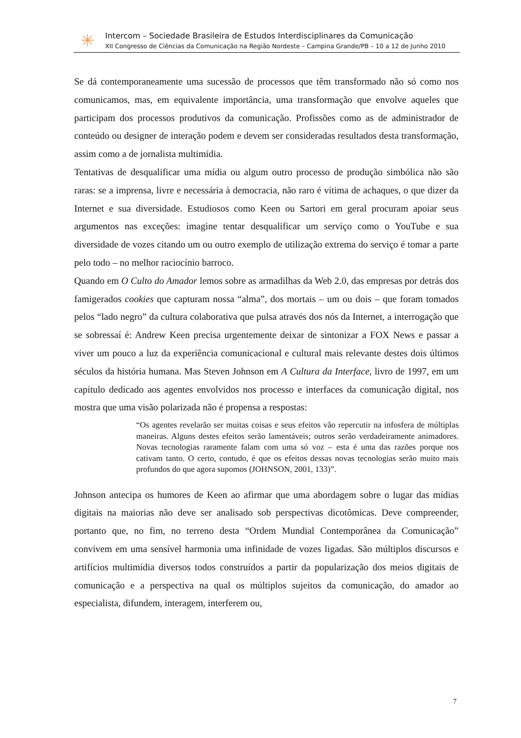✳
Intercom – Sociedade Brasileira de Estudos Interdisciplinares da Comunicação
XII Congresso de Ciências da Comunicação na Região Nordeste – Campina Grande/PB – 10 a 12 de Junho 2010
Se dá contemporaneamente uma sucessão de processos que têm transformado não só como nos comunicamos, mas, em equivalente importância, uma transformação que envolve aqueles que participam dos processos produtivos da comunicação. Profissões como as de administrador de conteúdo ou designer de interação podem e devem ser consideradas resultados desta transformação, assim como a de jornalista multimídia.
Tentativas de desqualificar uma mídia ou algum outro processo de produção simbólica não são raras: se a imprensa, livre e necessária à democracia, não raro é vítima de achaques, o que dizer da Internet e sua diversidade. Estudiosos como Keen ou Sartori em geral procuram apoiar seus argumentos nas exceções: imagine tentar desqualificar um serviço como o YouTube e sua diversidade de vozes citando um ou outro exemplo de utilização extrema do serviço é tomar a parte pelo todo – no melhor raciocínio barroco.
Quando em O Culto do Amador lemos sobre as armadilhas da Web 2.0, das empresas por detrás dos famigerados cookies que capturam nossa “alma”, dos mortais – um ou dois – que foram tomados pelos “lado negro” da cultura colaborativa que pulsa através dos nós da Internet, a interrogação que se sobressaí é: Andrew Keen precisa urgentemente deixar de sintonizar a FOX News e passar a viver um pouco a luz da experiência comunicacional e cultural mais relevante destes dois últimos séculos da história humana. Mas Steven Johnson em A Cultura da Interface, livro de 1997, em um capítulo dedicado aos agentes envolvidos nos processo e interfaces da comunicação digital, nos mostra que uma visão polarizada não é propensa a respostas:
“Os agentes revelarão ser muitas coisas e seus efeitos vão repercutir na infosfera de múltiplas maneiras. Alguns destes efeitos serão lamentáveis; outros serão verdadeiramente animadores. Novas tecnologias raramente falam com uma só voz – esta é uma das razões porque nos cativam tanto. O certo, contudo, é que os efeitos dessas novas tecnologias serão muito mais profundos do que agora supomos (JOHNSON, 2001, 133)”.
Johnson antecipa os humores de Keen ao afirmar que uma abordagem sobre o lugar das mídias digitais na maiorias não deve ser analisado sob perspectivas dicotômicas. Deve compreender, portanto que, no fim, no terreno desta “Ordem Mundial Contemporânea da Comunicação” convivem em uma sensível harmonia uma infinidade de vozes ligadas. São múltiplos discursos e artifícios multimídia diversos todos construídos a partir da popularização dos meios digitais de comunicação e a perspectiva na qual os múltiplos sujeitos da comunicação, do amador ao especialista, difundem, interagem, interferem ou,
7